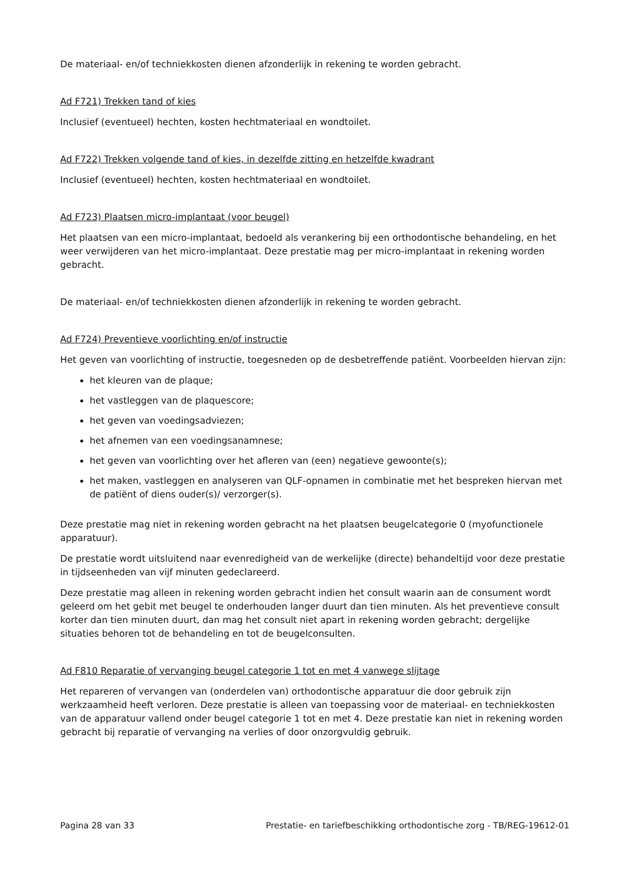De materiaal- en/of techniekkosten dienen afzonderlijk in rekening te worden gebracht.
Ad F721) Trekken tand of kies
Inclusief (eventueel) hechten, kosten hechtmateriaal en wondtoilet.
Ad F722) Trekken volgende tand of kies, in dezelfde zitting en hetzelfde kwadrant
Inclusief (eventueel) hechten, kosten hechtmateriaal en wondtoilet.
Ad F723) Plaatsen micro-implantaat (voor beugel)
Het plaatsen van een micro-implantaat, bedoeld als verankering bij een orthodontische behandeling, en het weer verwijderen van het micro-implantaat. Deze prestatie mag per micro-implantaat in rekening worden gebracht.
De materiaal- en/of techniekkosten dienen afzonderlijk in rekening te worden gebracht.
Ad F724) Preventieve voorlichting en/of instructie
Het geven van voorlichting of instructie, toegesneden op de desbetreffende patiënt. Voorbeelden hiervan zijn:
het kleuren van de plaque;
het vastleggen van de plaquescore;
het geven van voedingsadviezen;
het afnemen van een voedingsanamnese;
het geven van voorlichting over het afleren van (een) negatieve gewoonte(s);
het maken, vastleggen en analyseren van QLF-opnamen in combinatie met het bespreken hiervan met de patiënt of diens ouder(s)/ verzorger(s).
Deze prestatie mag niet in rekening worden gebracht na het plaatsen beugelcategorie 0 (myofunctionele apparatuur).
De prestatie wordt uitsluitend naar evenredigheid van de werkelijke (directe) behandeltijd voor deze prestatie in tijdseenheden van vijf minuten gedeclareerd.
Deze prestatie mag alleen in rekening worden gebracht indien het consult waarin aan de consument wordt geleerd om het gebit met beugel te onderhouden langer duurt dan tien minuten. Als het preventieve consult korter dan tien minuten duurt, dan mag het consult niet apart in rekening worden gebracht; dergelijke situaties behoren tot de behandeling en tot de beugelconsulten.
Ad F810 Reparatie of vervanging beugel categorie 1 tot en met 4 vanwege slijtage
Het repareren of vervangen van (onderdelen van) orthodontische apparatuur die door gebruik zijn werkzaamheid heeft verloren. Deze prestatie is alleen van toepassing voor de materiaal- en techniekkosten van de apparatuur vallend onder beugel categorie 1 tot en met 4. Deze prestatie kan niet in rekening worden gebracht bij reparatie of vervanging na verlies of door onzorgvuldig gebruik.
Pagina 28 van 33 Prestatie- en tariefbeschikking orthodontische zorg - TB/REG-19612-01